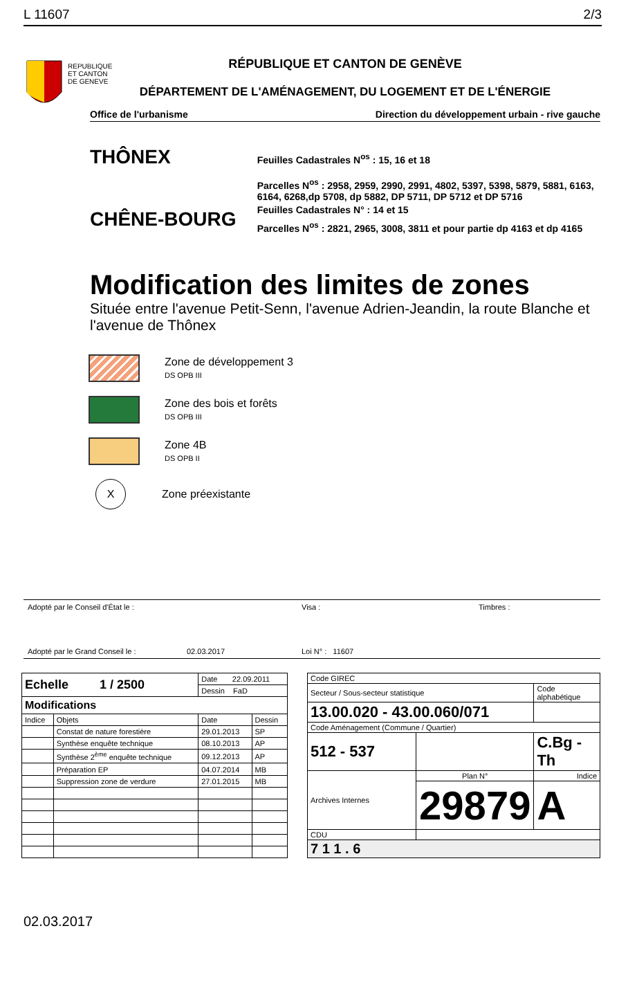L 11607 2/3
REPUBLIQUE
ET CANTON
DE GENEVE
RÉPUBLIQUE ET CANTON DE GENÈVE
DÉPARTEMENT DE L'AMÉNAGEMENT, DU LOGEMENT ET DE L'ÉNERGIE
Office de l'urbanisme Direction du développement urbain - rive gauche
THÔNEX
CHÊNE-BOURG
Feuilles Cadastrales N<sup>os</sup> : 15, 16 et 18
Parcelles N<sup>os</sup> : 2958, 2959, 2990, 2991, 4802, 5397, 5398, 5879, 5881, 6163, 6164, 6268,dp 5708, dp 5882, DP 5711, DP 5712 et DP 5716
Feuilles Cadastrales N° : 14 et 15
Parcelles N<sup>os</sup> : 2821, 2965, 3008, 3811 et pour partie dp 4163 et dp 4165
Modification des limites de zones
Située entre l'avenue Petit-Senn, l'avenue Adrien-Jeandin, la route Blanche et l'avenue de Thônex
Zone de développement 3
DS OPB III
Zone des bois et forêts
DS OPB III
Zone 4B
DS OPB II
X
Zone préexistante
Adopté par le Conseil d'État le : Visa : Timbres :
Adopté par le Grand Conseil le : 02.03.2017 Loi N° : 11607
| Echelle 1 / 2500 | | Date 22.09.2011 | |
| | | Dessin FaD | |
| Modifications | | | |
| Indice | Objets | Date | Dessin |
| | Constat de nature forestière | 29.01.2013 | SP |
| | Synthèse enquête technique | 08.10.2013 | AP |
| | Synthèse 2<sup>ème</sup> enquête technique | 09.12.2013 | AP |
| | Préparation EP | 04.07.2014 | MB |
| | Suppression zone de verdure | 27.01.2015 | MB |
| Code GIREC | | | |
| Secteur / Sous-secteur statistique | | Code alphabétique | |
| 13.00.020 - 43.00.060/071 | | | |
| Code Aménagement (Commune / Quartier) | | | |
| 512 - 537 | | C.Bg - Th | |
| Archives Internes | Plan N° | Indice | |
| | 29879 | | A |
| CDU | | | |
| 7 1 1 . 6 | | | |
02.03.2017